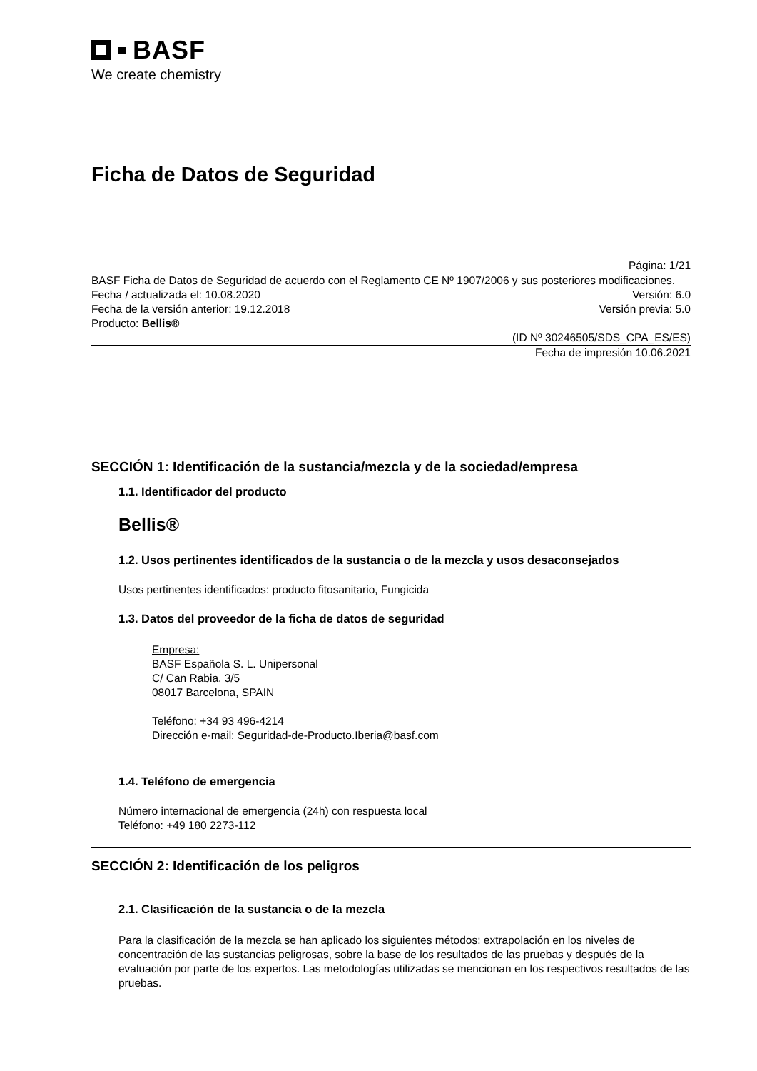BASF
We create chemistry
Ficha de Datos de Seguridad
Página: 1/21
BASF Ficha de Datos de Seguridad de acuerdo con el Reglamento CE Nº 1907/2006 y sus posteriores modificaciones.
Fecha / actualizada el: 10.08.2020 Versión: 6.0
Fecha de la versión anterior: 19.12.2018 Versión previa: 5.0
Producto: Bellis®
(ID Nº 30246505/SDS_CPA_ES/ES)
Fecha de impresión 10.06.2021
SECCIÓN 1: Identificación de la sustancia/mezcla y de la sociedad/empresa
1.1. Identificador del producto
Bellis®
1.2. Usos pertinentes identificados de la sustancia o de la mezcla y usos desaconsejados
Usos pertinentes identificados: producto fitosanitario, Fungicida
1.3. Datos del proveedor de la ficha de datos de seguridad
Empresa:
BASF Española S. L. Unipersonal
C/ Can Rabia, 3/5
08017 Barcelona, SPAIN
Teléfono: +34 93 496-4214
Dirección e-mail: Seguridad-de-Producto.Iberia@basf.com
1.4. Teléfono de emergencia
Número internacional de emergencia (24h) con respuesta local
Teléfono: +49 180 2273-112
SECCIÓN 2: Identificación de los peligros
2.1. Clasificación de la sustancia o de la mezcla
Para la clasificación de la mezcla se han aplicado los siguientes métodos: extrapolación en los niveles de concentración de las sustancias peligrosas, sobre la base de los resultados de las pruebas y después de la evaluación por parte de los expertos. Las metodologías utilizadas se mencionan en los respectivos resultados de las pruebas.